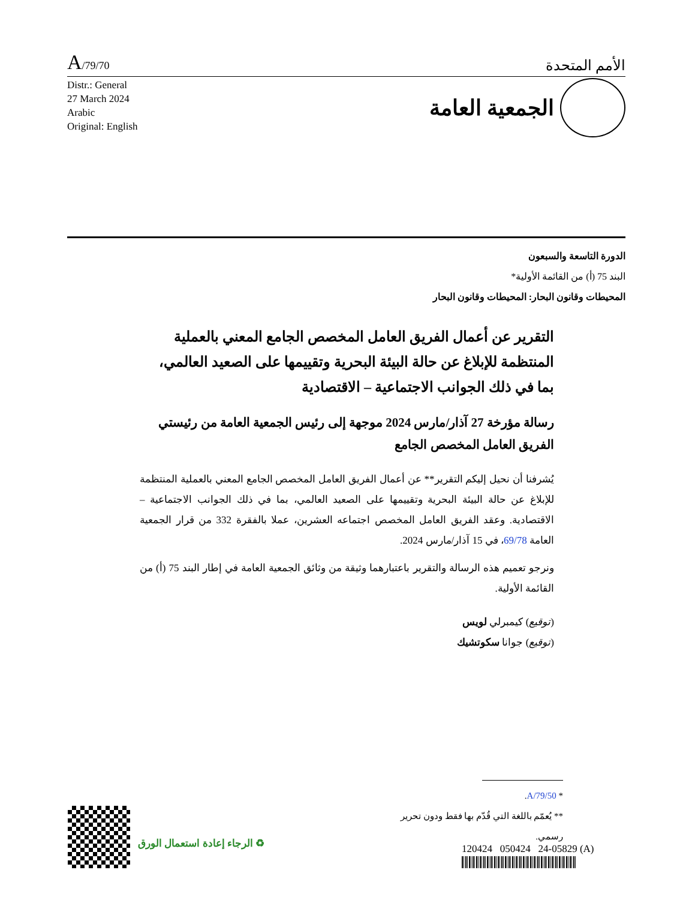A/79/70
الأمم المتحدة
Distr.: General
27 March 2024
Arabic
Original: English
الجمعية العامة
الدورة التاسعة والسبعون
البند 75 (أ) من القائمة الأولية*
المحيطات وقانون البحار: المحيطات وقانون البحار
التقرير عن أعمال الفريق العامل المخصص الجامع المعني بالعملية المنتظمة للإبلاغ عن حالة البيئة البحرية وتقييمها على الصعيد العالمي، بما في ذلك الجوانب الاجتماعية – الاقتصادية
رسالة مؤرخة 27 آذار/مارس 2024 موجهة إلى رئيس الجمعية العامة من رئيستي الفريق العامل المخصص الجامع
يُشرفنا أن نحيل إليكم التقرير** عن أعمال الفريق العامل المخصص الجامع المعني بالعملية المنتظمة للإبلاغ عن حالة البيئة البحرية وتقييمها على الصعيد العالمي، بما في ذلك الجوانب الاجتماعية – الاقتصادية. وعقد الفريق العامل المخصص اجتماعه العشرين، عملا بالفقرة 332 من قرار الجمعية العامة 69/78، في 15 آذار/مارس 2024.
ونرجو تعميم هذه الرسالة والتقرير باعتبارهما وثيقة من وثائق الجمعية العامة في إطار البند 75 (أ) من القائمة الأولية.
(توقيع) كيمبرلي لويس
(توقيع) جوانا سكوتشيك
* A/79/50.
** يُعمّم باللغة التي قُدّم بها فقط ودون تحرير رسمي.
120424 050424 24-05829 (A)
♻ الرجاء إعادة استعمال الورق